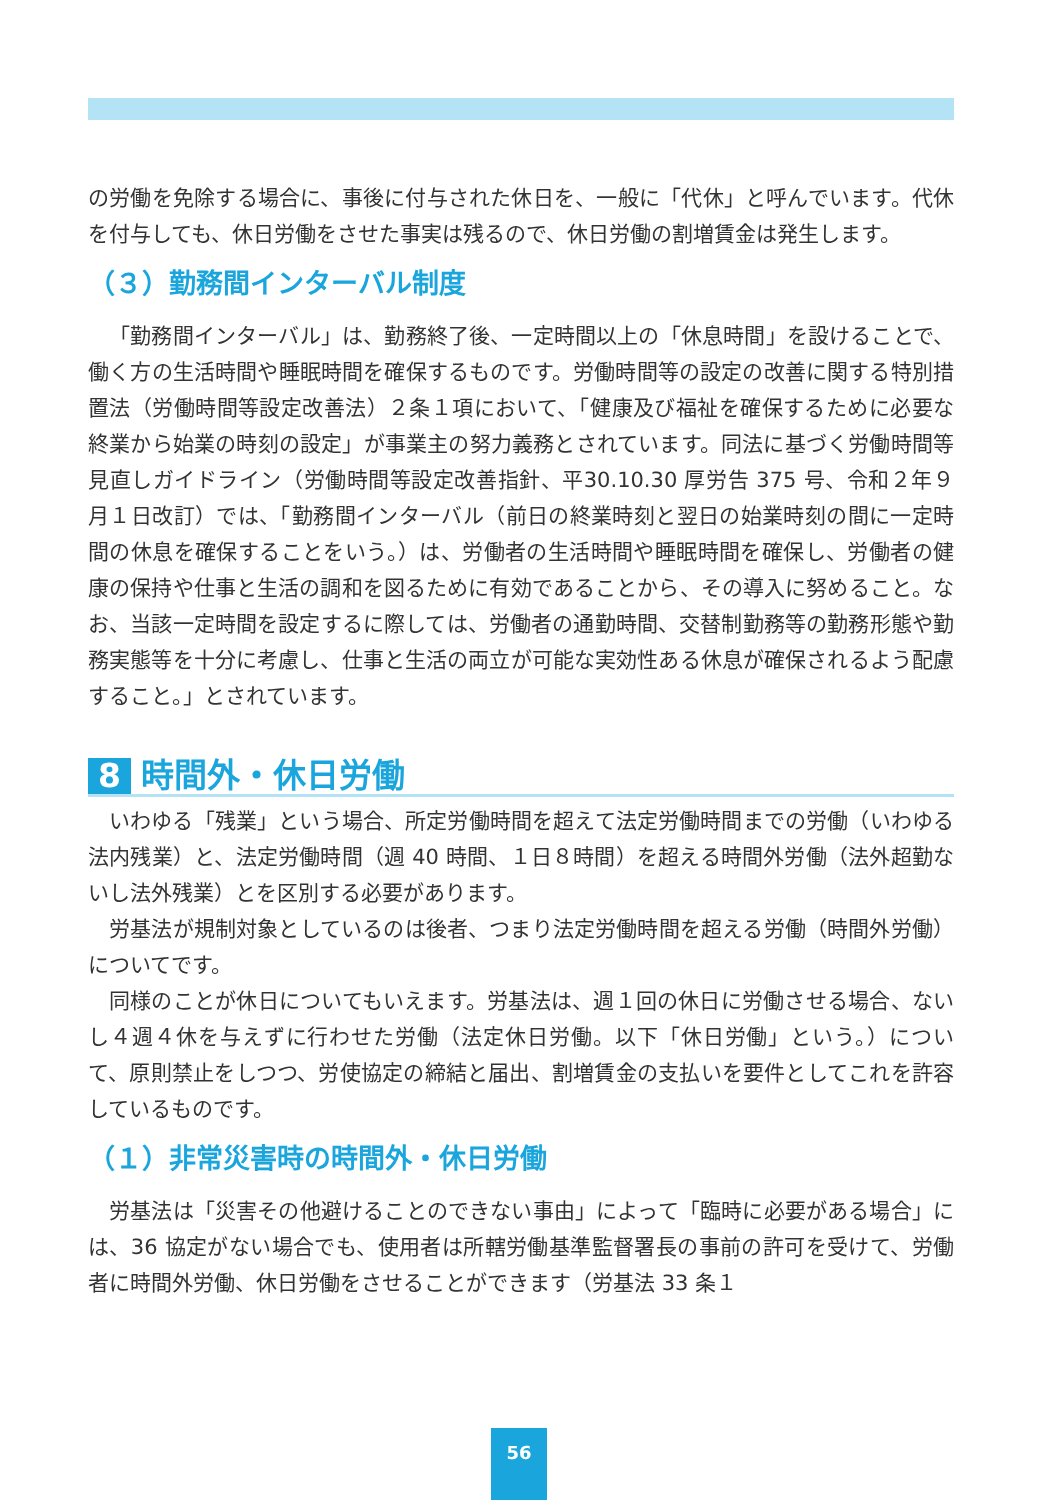の労働を免除する場合に、事後に付与された休日を、一般に「代休」と呼んでいます。代休を付与しても、休日労働をさせた事実は残るので、休日労働の割増賃金は発生します。
（３）勤務間インターバル制度
「勤務間インターバル」は、勤務終了後、一定時間以上の「休息時間」を設けることで、働く方の生活時間や睡眠時間を確保するものです。労働時間等の設定の改善に関する特別措置法（労働時間等設定改善法）２条１項において、「健康及び福祉を確保するために必要な終業から始業の時刻の設定」が事業主の努力義務とされています。同法に基づく労働時間等見直しガイドライン（労働時間等設定改善指針、平30.10.30 厚労告 375 号、令和２年９月１日改訂）では、「勤務間インターバル（前日の終業時刻と翌日の始業時刻の間に一定時間の休息を確保することをいう。）は、労働者の生活時間や睡眠時間を確保し、労働者の健康の保持や仕事と生活の調和を図るために有効であることから、その導入に努めること。なお、当該一定時間を設定するに際しては、労働者の通勤時間、交替制勤務等の勤務形態や勤務実態等を十分に考慮し、仕事と生活の両立が可能な実効性ある休息が確保されるよう配慮すること。」とされています。
8 時間外・休日労働
いわゆる「残業」という場合、所定労働時間を超えて法定労働時間までの労働（いわゆる法内残業）と、法定労働時間（週 40 時間、１日８時間）を超える時間外労働（法外超勤ないし法外残業）とを区別する必要があります。
労基法が規制対象としているのは後者、つまり法定労働時間を超える労働（時間外労働）についてです。
同様のことが休日についてもいえます。労基法は、週１回の休日に労働させる場合、ないし４週４休を与えずに行わせた労働（法定休日労働。以下「休日労働」という。）について、原則禁止をしつつ、労使協定の締結と届出、割増賃金の支払いを要件としてこれを許容しているものです。
（１）非常災害時の時間外・休日労働
労基法は「災害その他避けることのできない事由」によって「臨時に必要がある場合」には、36 協定がない場合でも、使用者は所轄労働基準監督署長の事前の許可を受けて、労働者に時間外労働、休日労働をさせることができます（労基法 33 条１
56